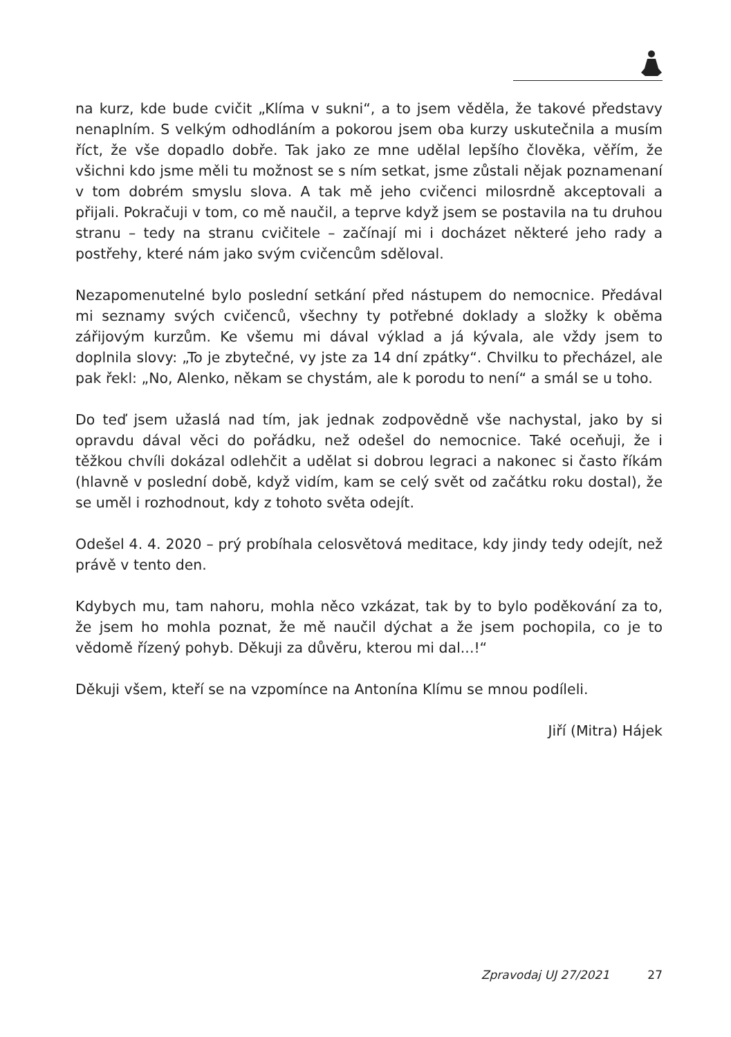na kurz, kde bude cvičit „Klíma v sukni“, a to jsem věděla, že takové představy nenaplním. S velkým odhodláním a pokorou jsem oba kurzy uskutečnila a musím říct, že vše dopadlo dobře. Tak jako ze mne udělal lepšího člověka, věřím, že všichni kdo jsme měli tu možnost se s ním setkat, jsme zůstali nějak poznamenaní v tom dobrém smyslu slova. A tak mě jeho cvičenci milosrdně akceptovali a přijali. Pokračuji v tom, co mě naučil, a teprve když jsem se postavila na tu druhou stranu – tedy na stranu cvičitele – začínají mi i docházet některé jeho rady a postřehy, které nám jako svým cvičencům sděloval.
Nezapomenutelné bylo poslední setkání před nástupem do nemocnice. Předával mi seznamy svých cvičenců, všechny ty potřebné doklady a složky k oběma zářijovým kurzům. Ke všemu mi dával výklad a já kývala, ale vždy jsem to doplnila slovy: „To je zbytečné, vy jste za 14 dní zpátky“. Chvilku to přecházel, ale pak řekl: „No, Alenko, někam se chystám, ale k porodu to není“ a smál se u toho.
Do teď jsem užaslá nad tím, jak jednak zodpovědně vše nachystal, jako by si opravdu dával věci do pořádku, než odešel do nemocnice. Také oceňuji, že i těžkou chvíli dokázal odlehčit a udělat si dobrou legraci a nakonec si často říkám (hlavně v poslední době, když vidím, kam se celý svět od začátku roku dostal), že se uměl i rozhodnout, kdy z tohoto světa odejít.
Odešel 4. 4. 2020 – prý probíhala celosvětová meditace, kdy jindy tedy odejít, než právě v tento den.
Kdybych mu, tam nahoru, mohla něco vzkázat, tak by to bylo poděkování za to, že jsem ho mohla poznat, že mě naučil dýchat a že jsem pochopila, co je to vědomě řízený pohyb. Děkuji za důvěru, kterou mi dal...!“
Děkuji všem, kteří se na vzpomínce na Antonína Klímu se mnou podíleli.
Jiří (Mitra) Hájek
Zpravodaj UJ 27/2021 27